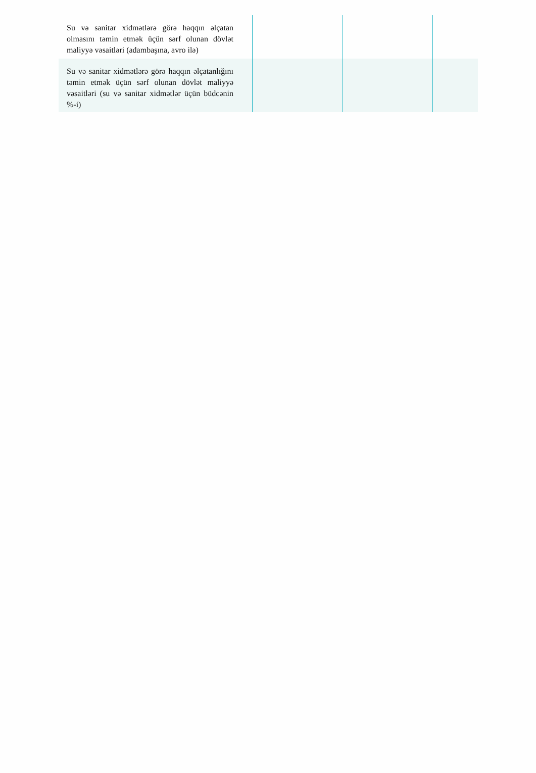| Su və sanitar xidmətlərə görə haqqın əlçatan olmasını təmin etmək üçün sərf olunan dövlət maliyyə vəsaitləri (adambaşına, avro ilə) | | | |
| Su və sanitar xidmətlərə görə haqqın əlçatanlığını təmin etmək üçün sərf olunan dövlət maliyyə vəsaitləri (su və sanitar xidmətlər üçün büdcənin %-i) | | | |